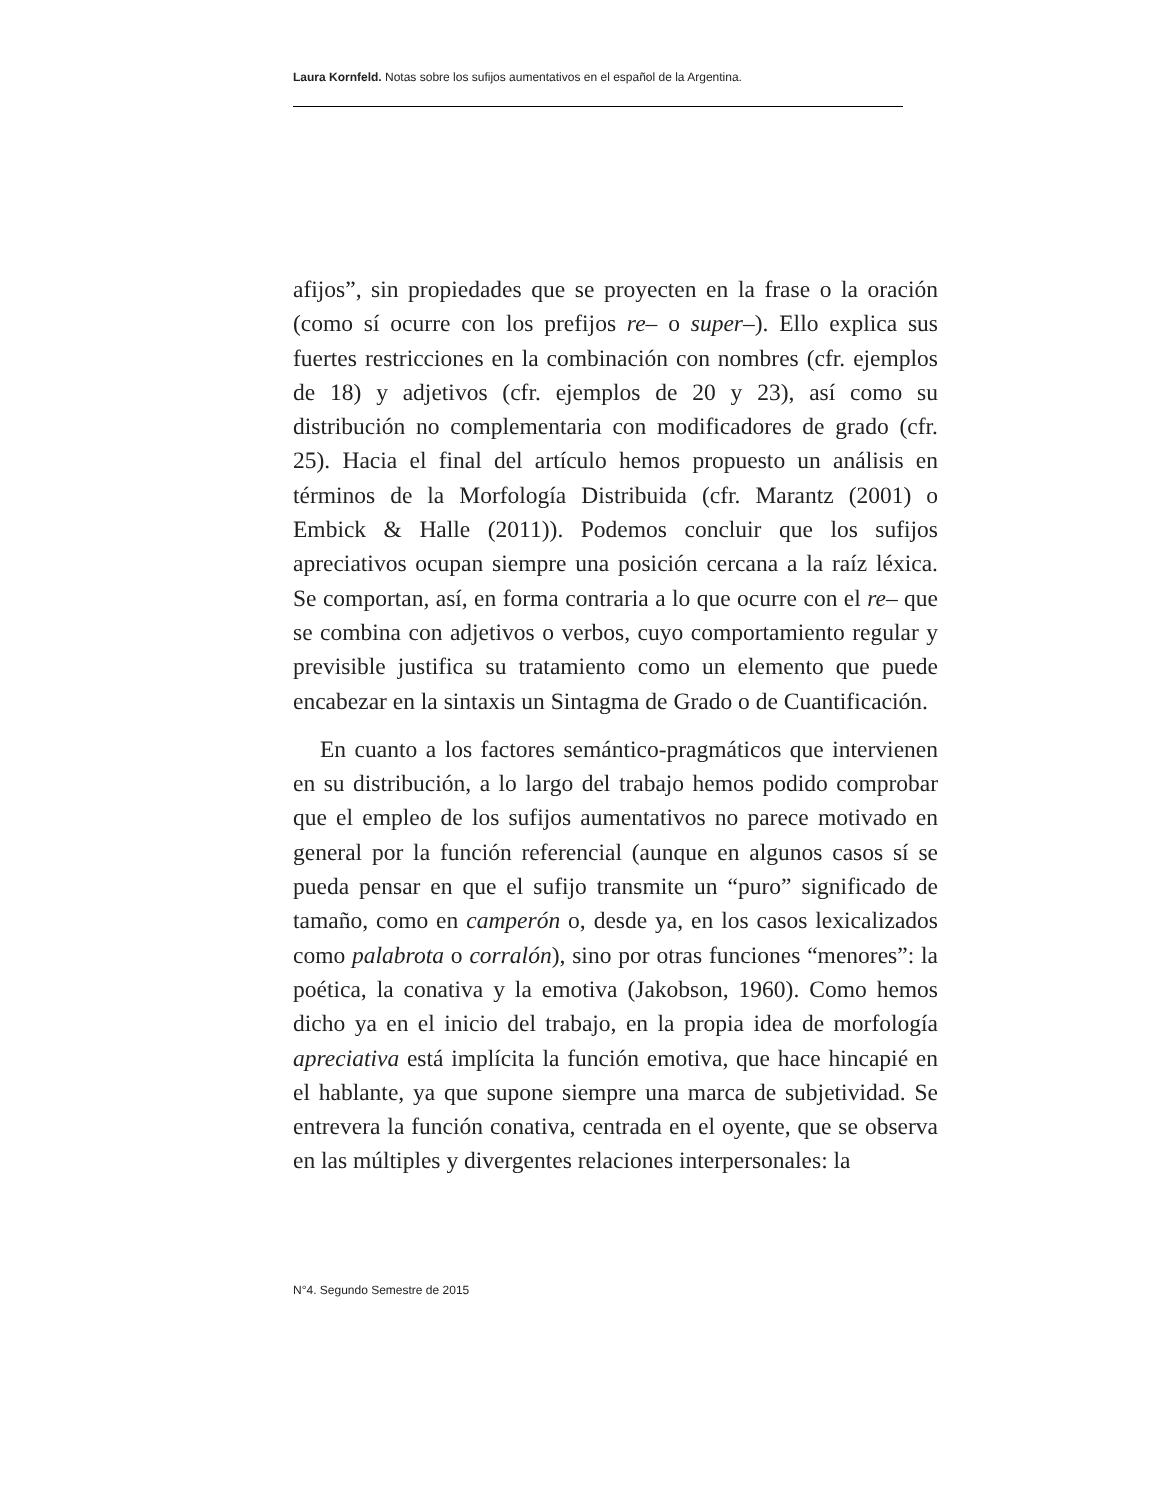Laura Kornfeld. Notas sobre los sufijos aumentativos en el español de la Argentina.
afijos”, sin propiedades que se proyecten en la frase o la oración (como sí ocurre con los prefijos re– o super–). Ello explica sus fuertes restricciones en la combinación con nombres (cfr. ejemplos de 18) y adjetivos (cfr. ejemplos de 20 y 23), así como su distribución no complementaria con modificadores de grado (cfr. 25). Hacia el final del artículo hemos propuesto un análisis en términos de la Morfología Distribuida (cfr. Marantz (2001) o Embick & Halle (2011)). Podemos concluir que los sufijos apreciativos ocupan siempre una posición cercana a la raíz léxica. Se comportan, así, en forma contraria a lo que ocurre con el re– que se combina con adjetivos o verbos, cuyo comportamiento regular y previsible justifica su tratamiento como un elemento que puede encabezar en la sintaxis un Sintagma de Grado o de Cuantificación.
En cuanto a los factores semántico-pragmáticos que intervienen en su distribución, a lo largo del trabajo hemos podido comprobar que el empleo de los sufijos aumentativos no parece motivado en general por la función referencial (aunque en algunos casos sí se pueda pensar en que el sufijo transmite un “puro” significado de tamaño, como en camperón o, desde ya, en los casos lexicalizados como palabrota o corralón), sino por otras funciones “menores”: la poética, la conativa y la emotiva (Jakobson, 1960). Como hemos dicho ya en el inicio del trabajo, en la propia idea de morfología apreciativa está implícita la función emotiva, que hace hincapié en el hablante, ya que supone siempre una marca de subjetividad. Se entrevera la función conativa, centrada en el oyente, que se observa en las múltiples y divergentes relaciones interpersonales: la
N°4. Segundo Semestre de 2015